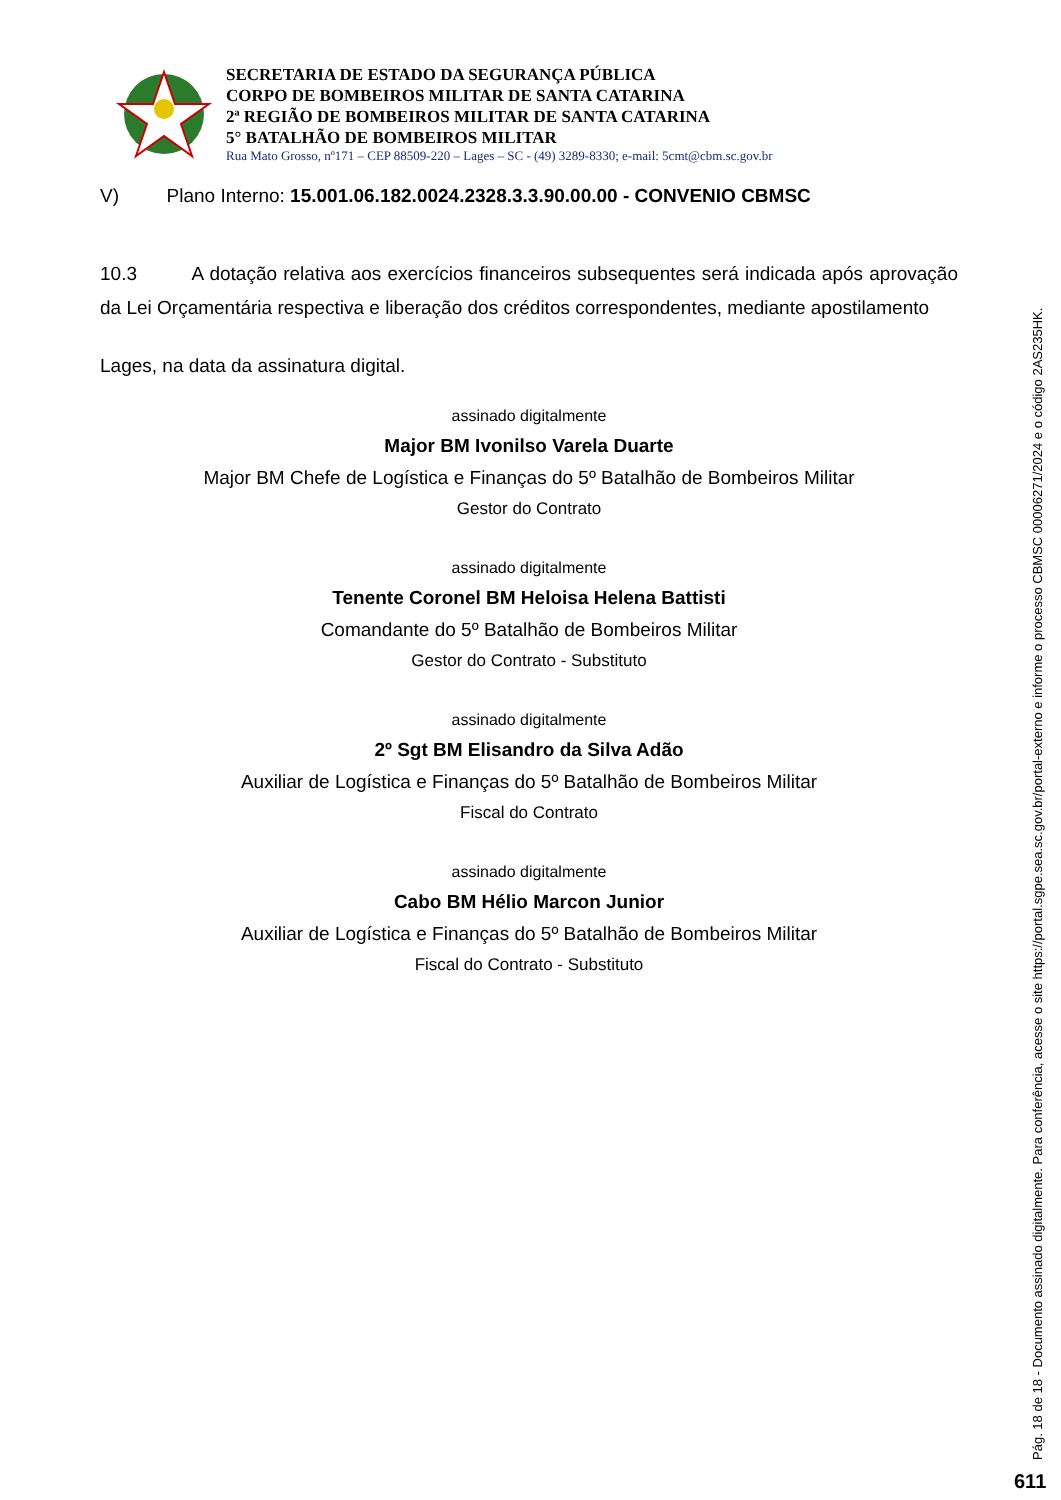SECRETARIA DE ESTADO DA SEGURANÇA PÚBLICA
CORPO DE BOMBEIROS MILITAR DE SANTA CATARINA
2ª REGIÃO DE BOMBEIROS MILITAR DE SANTA CATARINA
5° BATALHÃO DE BOMBEIROS MILITAR
Rua Mato Grosso, nº171 – CEP 88509-220 – Lages – SC - (49) 3289-8330; e-mail: 5cmt@cbm.sc.gov.br
V) Plano Interno: 15.001.06.182.0024.2328.3.3.90.00.00 - CONVENIO CBMSC
10.3 A dotação relativa aos exercícios financeiros subsequentes será indicada após aprovação da Lei Orçamentária respectiva e liberação dos créditos correspondentes, mediante apostilamento
Lages, na data da assinatura digital.
assinado digitalmente
Major BM Ivonilso Varela Duarte
Major BM Chefe de Logística e Finanças do 5º Batalhão de Bombeiros Militar
Gestor do Contrato
assinado digitalmente
Tenente Coronel BM Heloisa Helena Battisti
Comandante do 5º Batalhão de Bombeiros Militar
Gestor do Contrato - Substituto
assinado digitalmente
2º Sgt BM Elisandro da Silva Adão
Auxiliar de Logística e Finanças do 5º Batalhão de Bombeiros Militar
Fiscal do Contrato
assinado digitalmente
Cabo BM Hélio Marcon Junior
Auxiliar de Logística e Finanças do 5º Batalhão de Bombeiros Militar
Fiscal do Contrato - Substituto
Pág. 18 de 18 - Documento assinado digitalmente. Para conferência, acesse o site https://portal.sgpe.sea.sc.gov.br/portal-externo e informe o processo CBMSC 00006271/2024 e o código 2AS235HK.
611